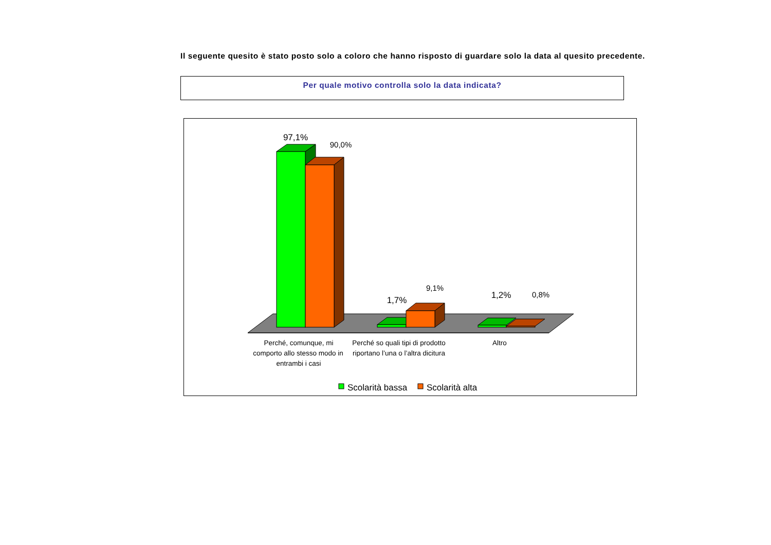Il seguente quesito è stato posto solo a coloro che hanno risposto di guardare solo la data al quesito precedente.
Per quale motivo controlla solo la data indicata?
97,1%
90,0%
1,7%
9,1%
1,2%
0,8%
Perché, comunque, mi
comporto allo stesso modo in
entrambi i casi
Perché so quali tipi di prodotto
riportano l’una o l’altra dicitura
Altro
Scolarità bassa
Scolarità alta